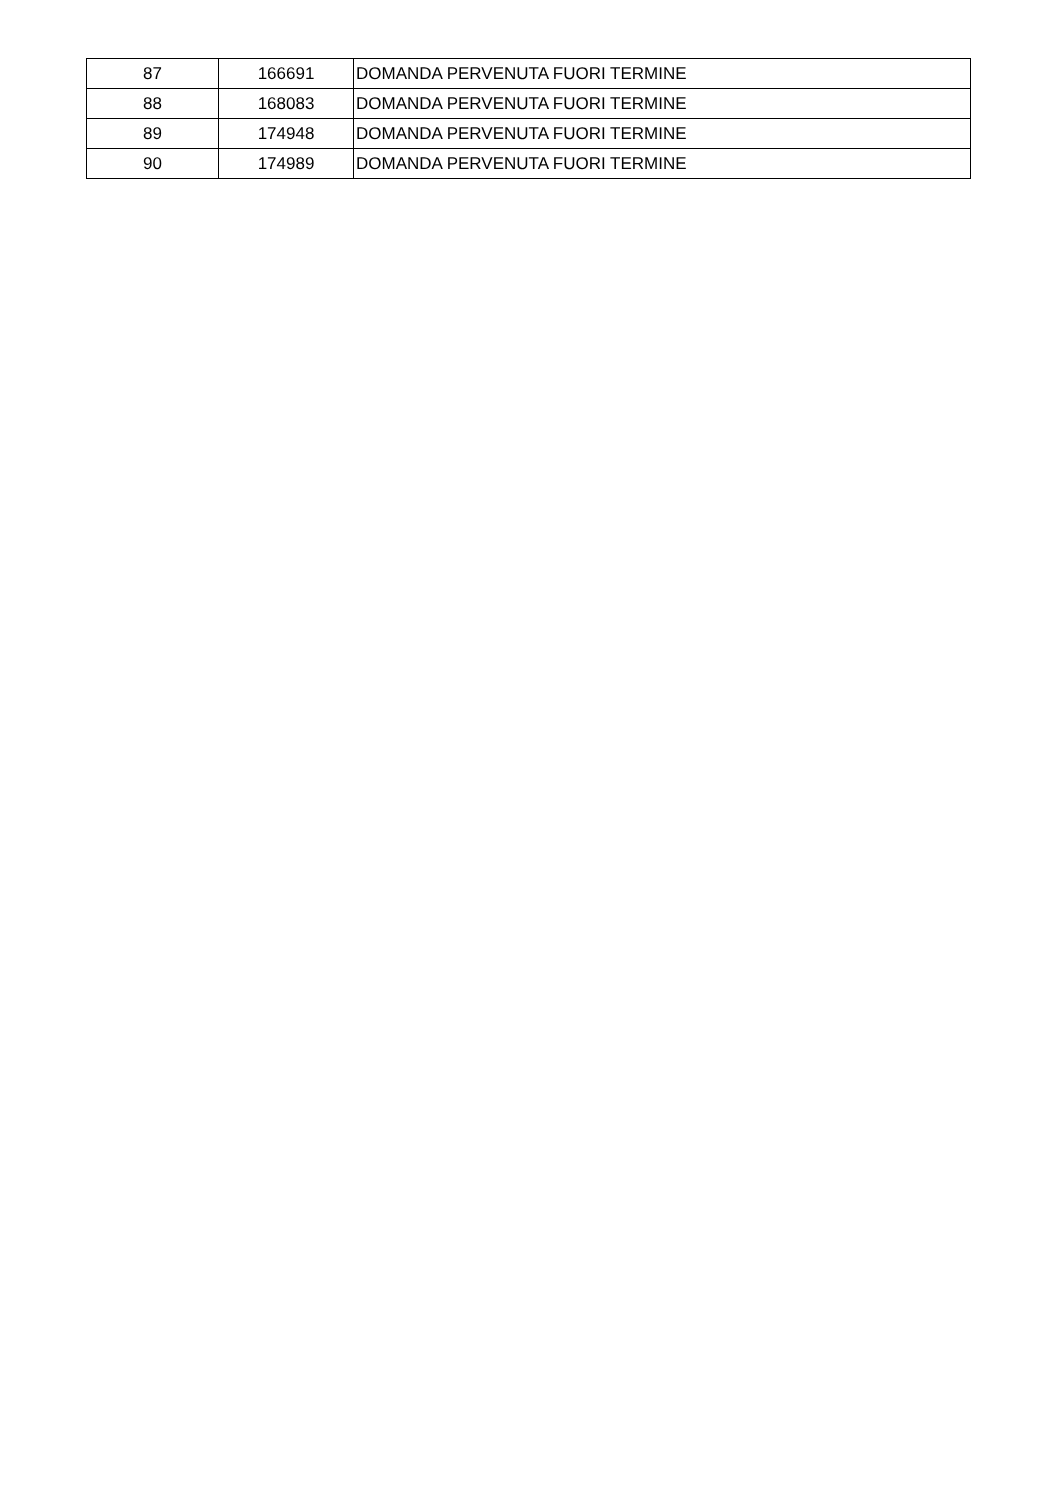| 87 | 166691 | DOMANDA PERVENUTA FUORI TERMINE |
| 88 | 168083 | DOMANDA PERVENUTA FUORI TERMINE |
| 89 | 174948 | DOMANDA PERVENUTA FUORI TERMINE |
| 90 | 174989 | DOMANDA PERVENUTA FUORI TERMINE |